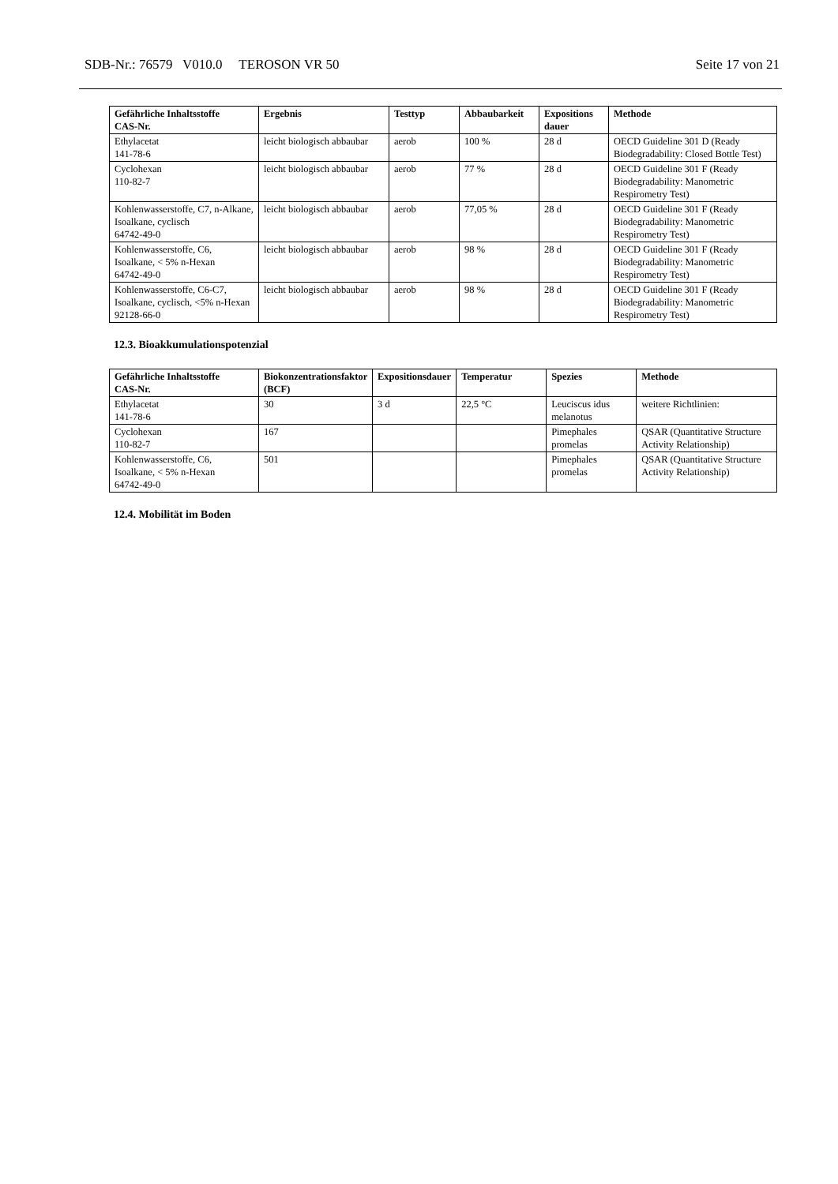SDB-Nr.: 76579 V010.0 TEROSON VR 50 Seite 17 von 21
| Gefährliche Inhaltsstoffe CAS-Nr. | Ergebnis | Testtyp | Abbaubarkeit | Expositions dauer | Methode |
| --- | --- | --- | --- | --- | --- |
| Ethylacetat 141-78-6 | leicht biologisch abbaubar | aerob | 100 % | 28 d | OECD Guideline 301 D (Ready Biodegradability: Closed Bottle Test) |
| Cyclohexan 110-82-7 | leicht biologisch abbaubar | aerob | 77 % | 28 d | OECD Guideline 301 F (Ready Biodegradability: Manometric Respirometry Test) |
| Kohlenwasserstoffe, C7, n-Alkane, Isoalkane, cyclisch 64742-49-0 | leicht biologisch abbaubar | aerob | 77,05 % | 28 d | OECD Guideline 301 F (Ready Biodegradability: Manometric Respirometry Test) |
| Kohlenwasserstoffe, C6, Isoalkane, < 5% n-Hexan 64742-49-0 | leicht biologisch abbaubar | aerob | 98 % | 28 d | OECD Guideline 301 F (Ready Biodegradability: Manometric Respirometry Test) |
| Kohlenwasserstoffe, C6-C7, Isoalkane, cyclisch, <5% n-Hexan 92128-66-0 | leicht biologisch abbaubar | aerob | 98 % | 28 d | OECD Guideline 301 F (Ready Biodegradability: Manometric Respirometry Test) |
12.3. Bioakkumulationspotenzial
| Gefährliche Inhaltsstoffe CAS-Nr. | Biokonzentrationsfaktor (BCF) | Expositionsdauer | Temperatur | Spezies | Methode |
| --- | --- | --- | --- | --- | --- |
| Ethylacetat 141-78-6 | 30 | 3 d | 22,5 °C | Leuciscus idus melanotus | weitere Richtlinien: |
| Cyclohexan 110-82-7 | 167 | | | Pimephales promelas | QSAR (Quantitative Structure Activity Relationship) |
| Kohlenwasserstoffe, C6, Isoalkane, < 5% n-Hexan 64742-49-0 | 501 | | | Pimephales promelas | QSAR (Quantitative Structure Activity Relationship) |
12.4. Mobilität im Boden